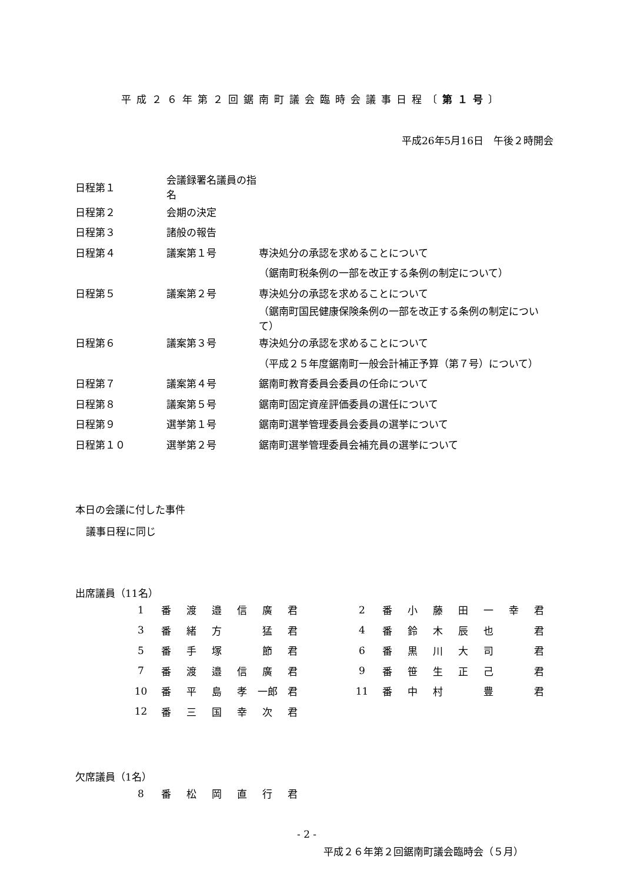平成２６年第２回鋸南町議会臨時会議事日程〔第１号〕
平成26年5月16日　午後２時開会
| 日程第１ | 会議録署名議員の指名 | |
| 日程第２ | 会期の決定 | |
| 日程第３ | 諸般の報告 | |
| 日程第４ | 議案第１号 | 専決処分の承認を求めることについて |
| | | （鋸南町税条例の一部を改正する条例の制定について） |
| 日程第５ | 議案第２号 | 専決処分の承認を求めることについて |
| | | （鋸南町国民健康保険条例の一部を改正する条例の制定について） |
| 日程第６ | 議案第３号 | 専決処分の承認を求めることについて |
| | | （平成２５年度鋸南町一般会計補正予算（第７号）について） |
| 日程第７ | 議案第４号 | 鋸南町教育委員会委員の任命について |
| 日程第８ | 議案第５号 | 鋸南町固定資産評価委員の選任について |
| 日程第９ | 選挙第１号 | 鋸南町選挙管理委員会委員の選挙について |
| 日程第１０ | 選挙第２号 | 鋸南町選挙管理委員会補充員の選挙について |
本日の会議に付した事件
議事日程に同じ
出席議員（11名）
| 1 | 番 | 渡 | 邉 | 信 | 廣 | 君 | | 2 | 番 | 小 | 藤 | 田 | 一 | 幸 | 君 |
| 3 | 番 | 緒 | 方 | | 猛 | 君 | | 4 | 番 | 鈴 | 木 | 辰 | 也 | | 君 |
| 5 | 番 | 手 | 塚 | | 節 | 君 | | 6 | 番 | 黒 | 川 | 大 | 司 | | 君 |
| 7 | 番 | 渡 | 邉 | 信 | 廣 | 君 | | 9 | 番 | 笹 | 生 | 正 | 己 | | 君 |
| 10 | 番 | 平 | 島 | 孝 | 一郎 | 君 | | 11 | 番 | 中 | 村 | | 豊 | | 君 |
| 12 | 番 | 三 | 国 | 幸 | 次 | 君 | | | | | | | | | |
欠席議員（1名）
| 8 | 番 | 松 | 岡 | 直 | 行 | 君 |
- 2 -
平成２６年第２回鋸南町議会臨時会（５月）